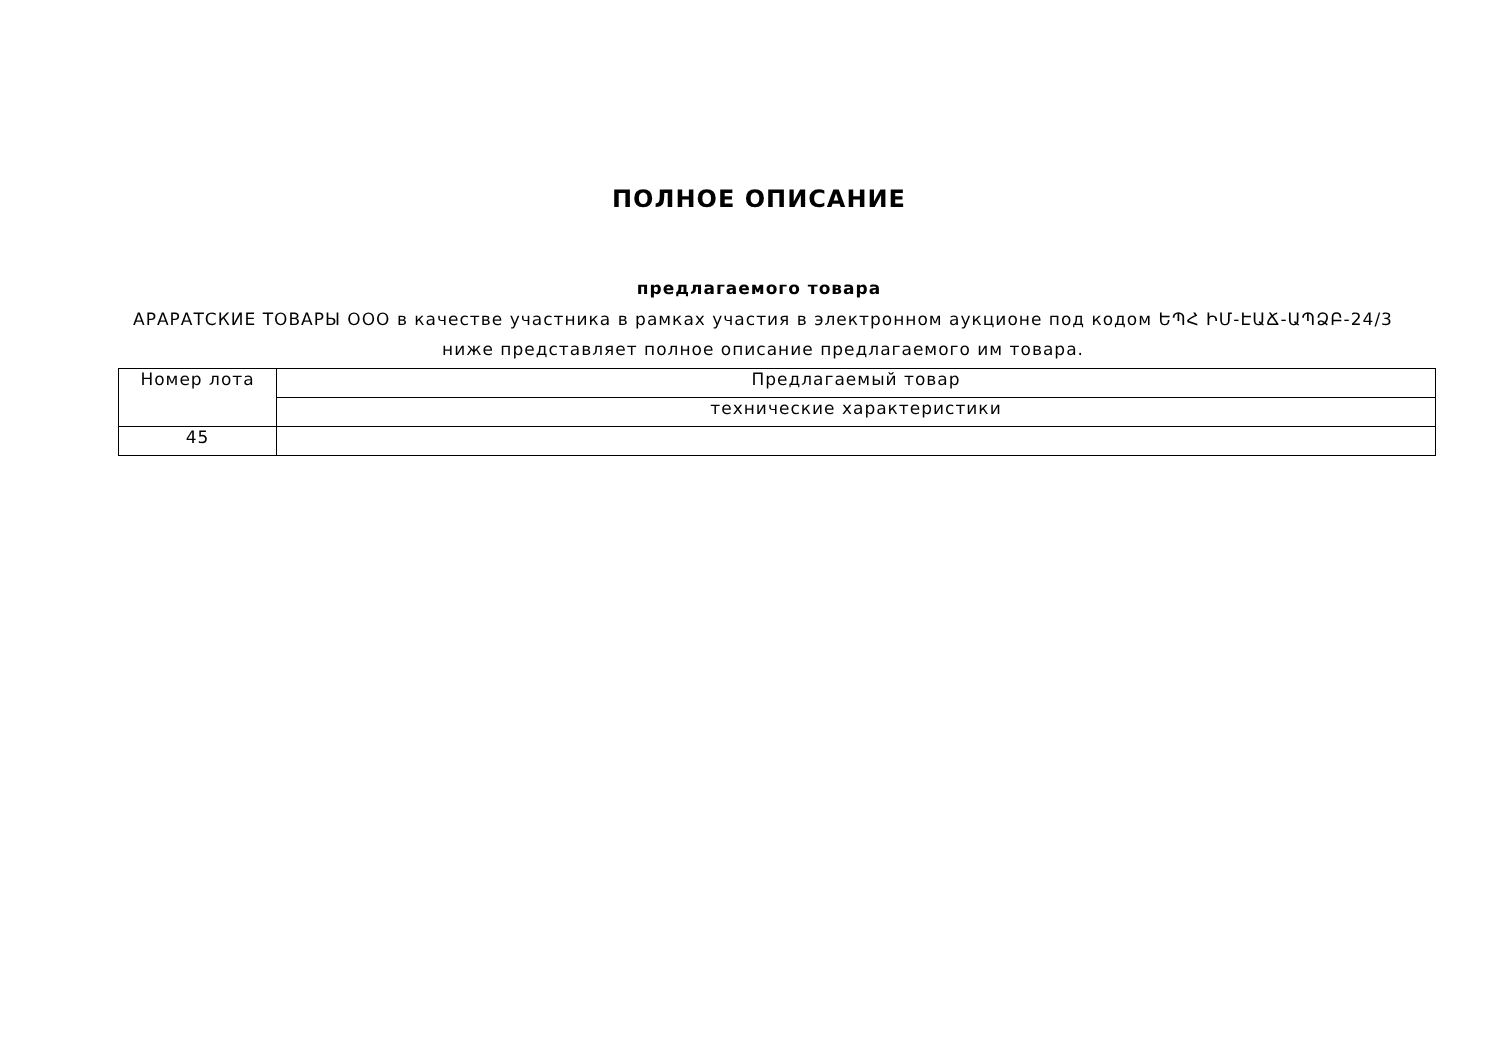ПОЛНОЕ ОПИСАНИЕ
предлагаемого товара
АРАРАТСКИЕ ТОВАРЫ ООО в качестве участника в рамках участия в электронном аукционе под кодом ԵՊՀ ԻՄ-ԷԱՃ-ԱՊՁԲ-24/3 ниже представляет полное описание предлагаемого им товара.
| Номер лота | Предлагаемый товар |
| | технические характеристики |
| 45 | |